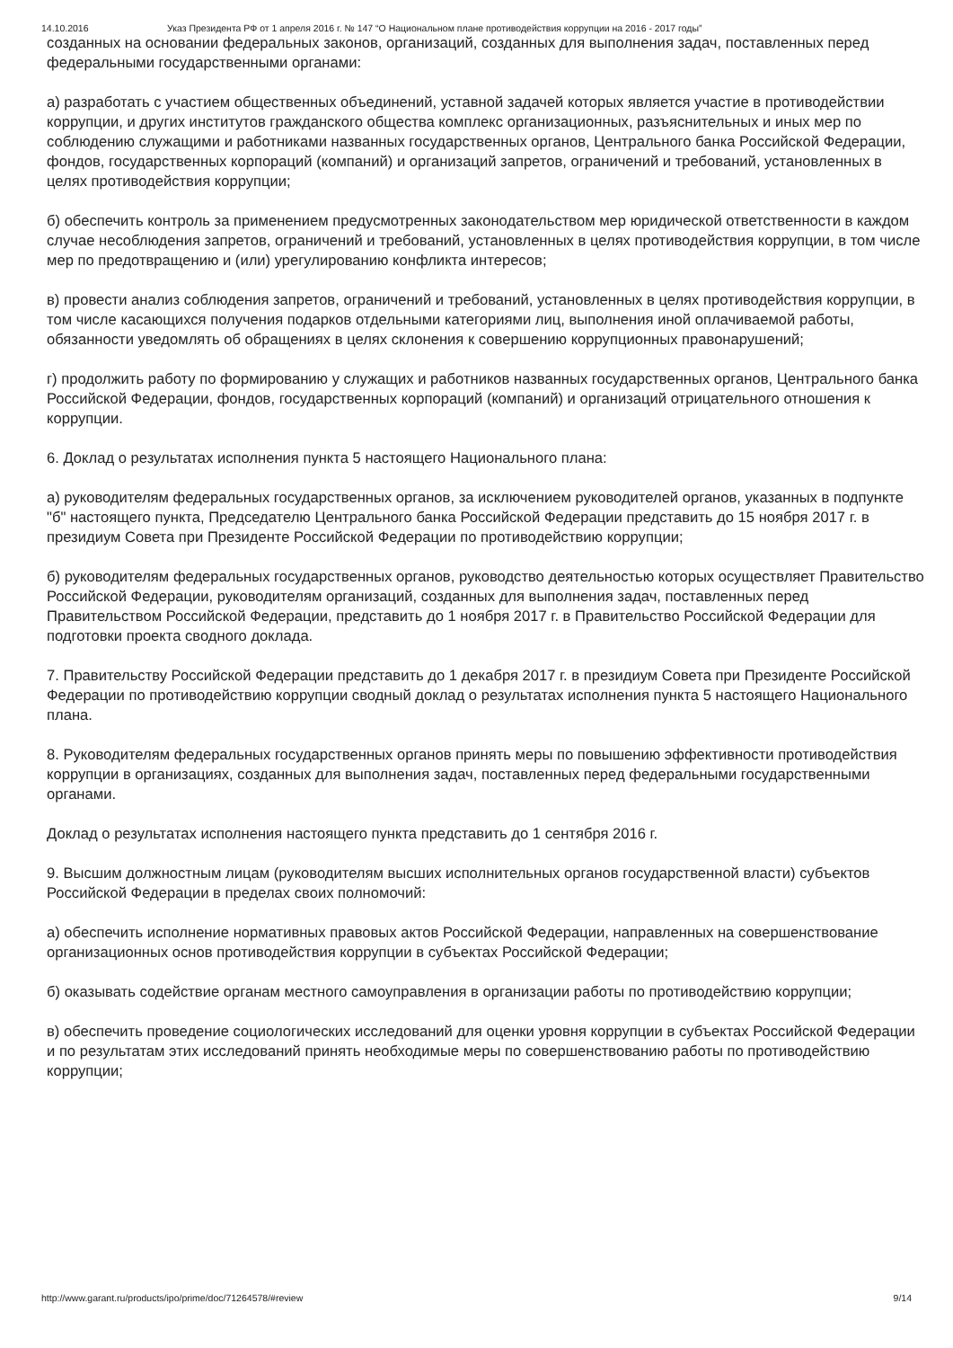14.10.2016 Указ Президента РФ от 1 апреля 2016 г. № 147 “О Национальном плане противодействия коррупции на 2016 - 2017 годы”
созданных на основании федеральных законов, организаций, созданных для выполнения задач, поставленных перед федеральными государственными органами:
а) разработать с участием общественных объединений, уставной задачей которых является участие в противодействии коррупции, и других институтов гражданского общества комплекс организационных, разъяснительных и иных мер по соблюдению служащими и работниками названных государственных органов, Центрального банка Российской Федерации, фондов, государственных корпораций (компаний) и организаций запретов, ограничений и требований, установленных в целях противодействия коррупции;
б) обеспечить контроль за применением предусмотренных законодательством мер юридической ответственности в каждом случае несоблюдения запретов, ограничений и требований, установленных в целях противодействия коррупции, в том числе мер по предотвращению и (или) урегулированию конфликта интересов;
в) провести анализ соблюдения запретов, ограничений и требований, установленных в целях противодействия коррупции, в том числе касающихся получения подарков отдельными категориями лиц, выполнения иной оплачиваемой работы, обязанности уведомлять об обращениях в целях склонения к совершению коррупционных правонарушений;
г) продолжить работу по формированию у служащих и работников названных государственных органов, Центрального банка Российской Федерации, фондов, государственных корпораций (компаний) и организаций отрицательного отношения к коррупции.
6. Доклад о результатах исполнения пункта 5 настоящего Национального плана:
а) руководителям федеральных государственных органов, за исключением руководителей органов, указанных в подпункте "б" настоящего пункта, Председателю Центрального банка Российской Федерации представить до 15 ноября 2017 г. в президиум Совета при Президенте Российской Федерации по противодействию коррупции;
б) руководителям федеральных государственных органов, руководство деятельностью которых осуществляет Правительство Российской Федерации, руководителям организаций, созданных для выполнения задач, поставленных перед Правительством Российской Федерации, представить до 1 ноября 2017 г. в Правительство Российской Федерации для подготовки проекта сводного доклада.
7. Правительству Российской Федерации представить до 1 декабря 2017 г. в президиум Совета при Президенте Российской Федерации по противодействию коррупции сводный доклад о результатах исполнения пункта 5 настоящего Национального плана.
8. Руководителям федеральных государственных органов принять меры по повышению эффективности противодействия коррупции в организациях, созданных для выполнения задач, поставленных перед федеральными государственными органами.
Доклад о результатах исполнения настоящего пункта представить до 1 сентября 2016 г.
9. Высшим должностным лицам (руководителям высших исполнительных органов государственной власти) субъектов Российской Федерации в пределах своих полномочий:
а) обеспечить исполнение нормативных правовых актов Российской Федерации, направленных на совершенствование организационных основ противодействия коррупции в субъектах Российской Федерации;
б) оказывать содействие органам местного самоуправления в организации работы по противодействию коррупции;
в) обеспечить проведение социологических исследований для оценки уровня коррупции в субъектах Российской Федерации и по результатам этих исследований принять необходимые меры по совершенствованию работы по противодействию коррупции;
http://www.garant.ru/products/ipo/prime/doc/71264578/#review 9/14